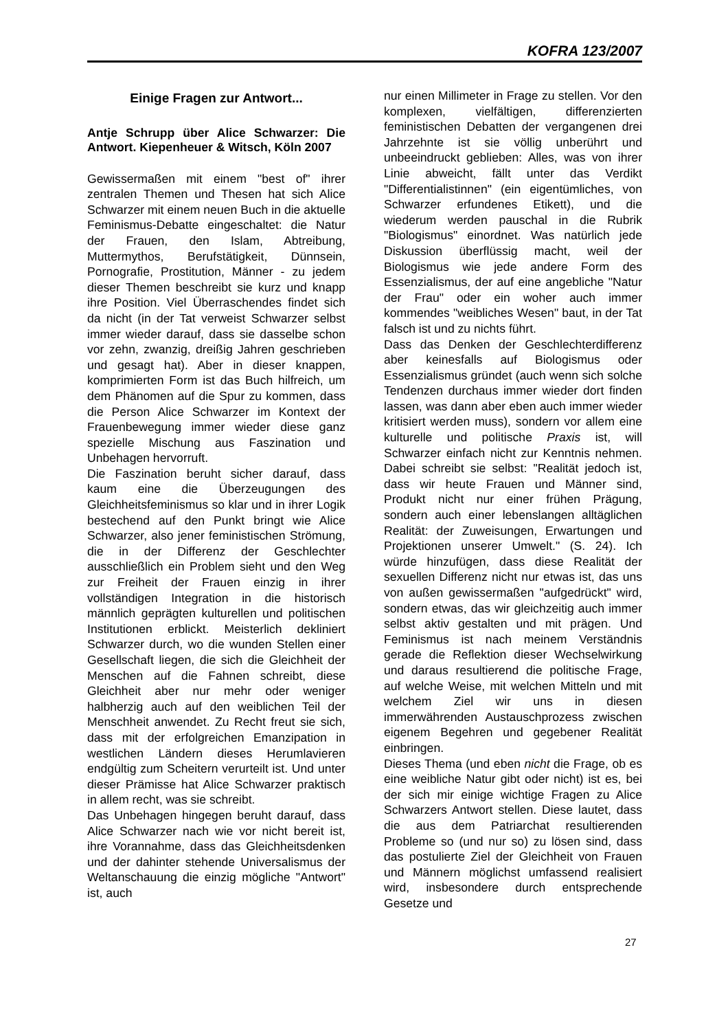KOFRA 123/2007
Einige Fragen zur Antwort...
Antje Schrupp über Alice Schwarzer: Die Antwort. Kiepenheuer & Witsch, Köln 2007
Gewissermaßen mit einem "best of" ihrer zentralen Themen und Thesen hat sich Alice Schwarzer mit einem neuen Buch in die aktuelle Feminismus-Debatte eingeschaltet: die Natur der Frauen, den Islam, Abtreibung, Muttermythos, Berufstätigkeit, Dünnsein, Pornografie, Prostitution, Männer - zu jedem dieser Themen beschreibt sie kurz und knapp ihre Position. Viel Überraschendes findet sich da nicht (in der Tat verweist Schwarzer selbst immer wieder darauf, dass sie dasselbe schon vor zehn, zwanzig, dreißig Jahren geschrieben und gesagt hat). Aber in dieser knappen, komprimierten Form ist das Buch hilfreich, um dem Phänomen auf die Spur zu kommen, dass die Person Alice Schwarzer im Kontext der Frauenbewegung immer wieder diese ganz spezielle Mischung aus Faszination und Unbehagen hervorruft.
Die Faszination beruht sicher darauf, dass kaum eine die Überzeugungen des Gleichheitsfeminismus so klar und in ihrer Logik bestechend auf den Punkt bringt wie Alice Schwarzer, also jener feministischen Strömung, die in der Differenz der Geschlechter ausschließlich ein Problem sieht und den Weg zur Freiheit der Frauen einzig in ihrer vollständigen Integration in die historisch männlich geprägten kulturellen und politischen Institutionen erblickt. Meisterlich dekliniert Schwarzer durch, wo die wunden Stellen einer Gesellschaft liegen, die sich die Gleichheit der Menschen auf die Fahnen schreibt, diese Gleichheit aber nur mehr oder weniger halbherzig auch auf den weiblichen Teil der Menschheit anwendet. Zu Recht freut sie sich, dass mit der erfolgreichen Emanzipation in westlichen Ländern dieses Herumlavieren endgültig zum Scheitern verurteilt ist. Und unter dieser Prämisse hat Alice Schwarzer praktisch in allem recht, was sie schreibt.
Das Unbehagen hingegen beruht darauf, dass Alice Schwarzer nach wie vor nicht bereit ist, ihre Vorannahme, dass das Gleichheitsdenken und der dahinter stehende Universalismus der Weltanschauung die einzig mögliche "Antwort" ist, auch
nur einen Millimeter in Frage zu stellen. Vor den komplexen, vielfältigen, differenzierten feministischen Debatten der vergangenen drei Jahrzehnte ist sie völlig unberührt und unbeeindruckt geblieben: Alles, was von ihrer Linie abweicht, fällt unter das Verdikt "Differentialistinnen" (ein eigentümliches, von Schwarzer erfundenes Etikett), und die wiederum werden pauschal in die Rubrik "Biologismus" einordnet. Was natürlich jede Diskussion überflüssig macht, weil der Biologismus wie jede andere Form des Essenzialismus, der auf eine angebliche "Natur der Frau" oder ein woher auch immer kommendes "weibliches Wesen" baut, in der Tat falsch ist und zu nichts führt.
Dass das Denken der Geschlechterdifferenz aber keinesfalls auf Biologismus oder Essenzialismus gründet (auch wenn sich solche Tendenzen durchaus immer wieder dort finden lassen, was dann aber eben auch immer wieder kritisiert werden muss), sondern vor allem eine kulturelle und politische Praxis ist, will Schwarzer einfach nicht zur Kenntnis nehmen. Dabei schreibt sie selbst: "Realität jedoch ist, dass wir heute Frauen und Männer sind, Produkt nicht nur einer frühen Prägung, sondern auch einer lebenslangen alltäglichen Realität: der Zuweisungen, Erwartungen und Projektionen unserer Umwelt." (S. 24). Ich würde hinzufügen, dass diese Realität der sexuellen Differenz nicht nur etwas ist, das uns von außen gewissermaßen "aufgedrückt" wird, sondern etwas, das wir gleichzeitig auch immer selbst aktiv gestalten und mit prägen. Und Feminismus ist nach meinem Verständnis gerade die Reflektion dieser Wechselwirkung und daraus resultierend die politische Frage, auf welche Weise, mit welchen Mitteln und mit welchem Ziel wir uns in diesen immerwährenden Austauschprozess zwischen eigenem Begehren und gegebener Realität einbringen.
Dieses Thema (und eben nicht die Frage, ob es eine weibliche Natur gibt oder nicht) ist es, bei der sich mir einige wichtige Fragen zu Alice Schwarzers Antwort stellen. Diese lautet, dass die aus dem Patriarchat resultierenden Probleme so (und nur so) zu lösen sind, dass das postulierte Ziel der Gleichheit von Frauen und Männern möglichst umfassend realisiert wird, insbesondere durch entsprechende Gesetze und
27